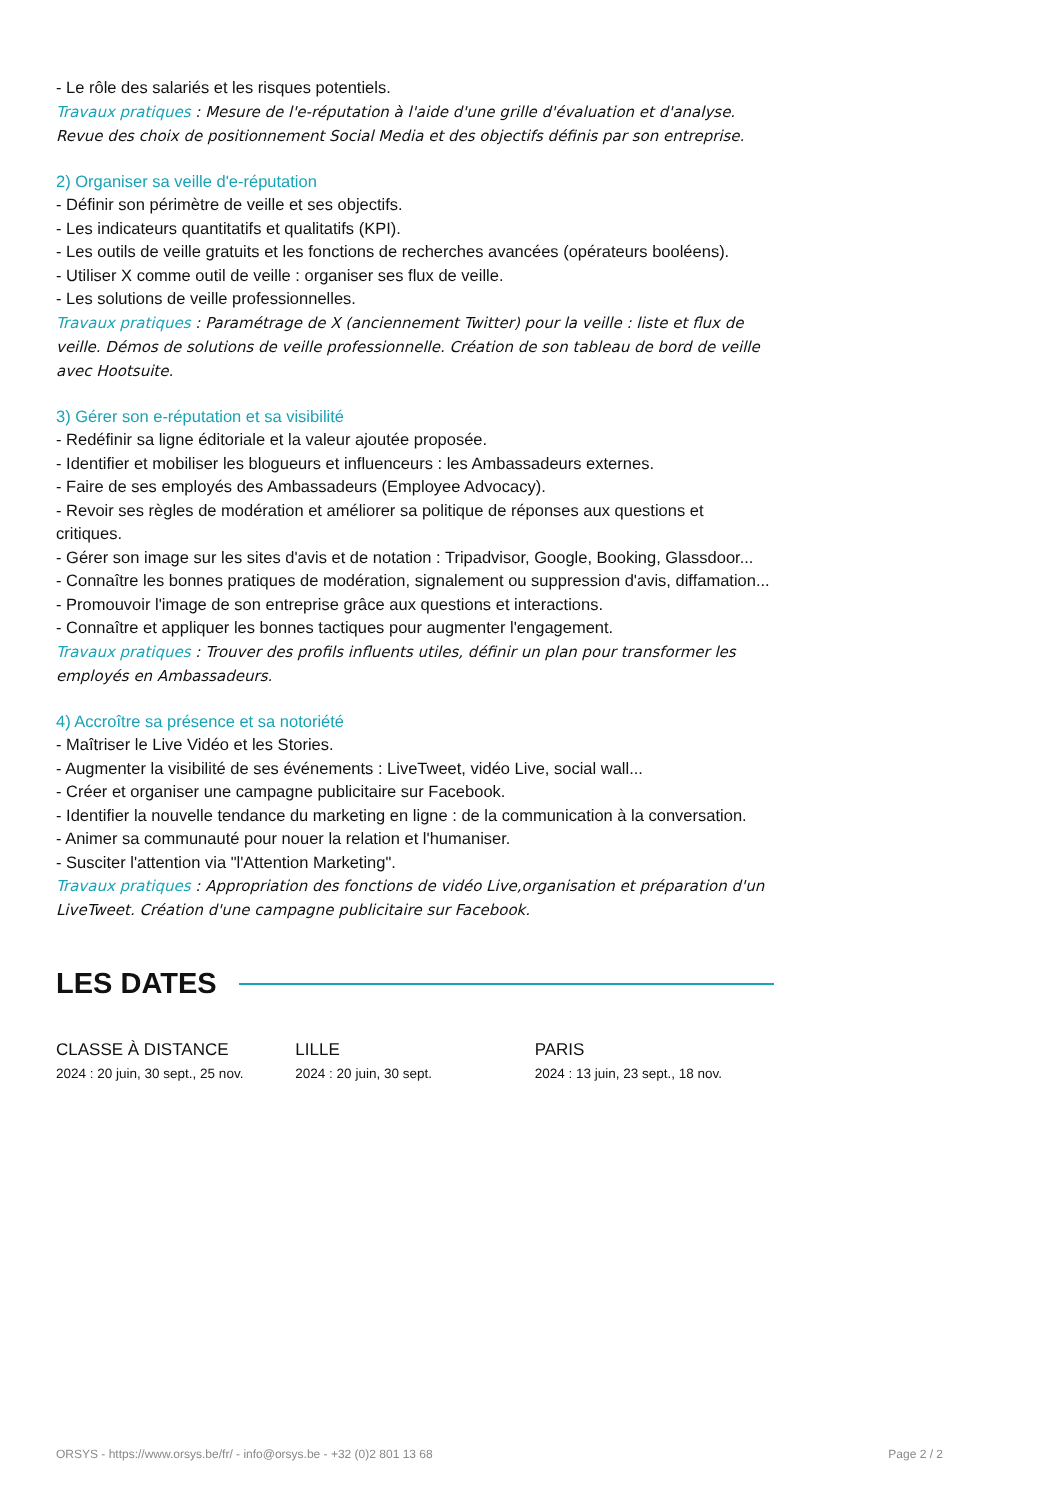- Le rôle des salariés et les risques potentiels.
Travaux pratiques : Mesure de l'e-réputation à l'aide d'une grille d'évaluation et d'analyse. Revue des choix de positionnement Social Media et des objectifs définis par son entreprise.
2) Organiser sa veille d'e-réputation
- Définir son périmètre de veille et ses objectifs.
- Les indicateurs quantitatifs et qualitatifs (KPI).
- Les outils de veille gratuits et les fonctions de recherches avancées (opérateurs booléens).
- Utiliser X comme outil de veille : organiser ses flux de veille.
- Les solutions de veille professionnelles.
Travaux pratiques : Paramétrage de X (anciennement Twitter) pour la veille : liste et flux de veille. Démos de solutions de veille professionnelle. Création de son tableau de bord de veille avec Hootsuite.
3) Gérer son e-réputation et sa visibilité
- Redéfinir sa ligne éditoriale et la valeur ajoutée proposée.
- Identifier et mobiliser les blogueurs et influenceurs : les Ambassadeurs externes.
- Faire de ses employés des Ambassadeurs (Employee Advocacy).
- Revoir ses règles de modération et améliorer sa politique de réponses aux questions et critiques.
- Gérer son image sur les sites d'avis et de notation : Tripadvisor, Google, Booking, Glassdoor...
- Connaître les bonnes pratiques de modération, signalement ou suppression d'avis, diffamation...
- Promouvoir l'image de son entreprise grâce aux questions et interactions.
- Connaître et appliquer les bonnes tactiques pour augmenter l'engagement.
Travaux pratiques : Trouver des profils influents utiles, définir un plan pour transformer les employés en Ambassadeurs.
4) Accroître sa présence et sa notoriété
- Maîtriser le Live Vidéo et les Stories.
- Augmenter la visibilité de ses événements : LiveTweet, vidéo Live, social wall...
- Créer et organiser une campagne publicitaire sur Facebook.
- Identifier la nouvelle tendance du marketing en ligne : de la communication à la conversation.
- Animer sa communauté pour nouer la relation et l'humaniser.
- Susciter l'attention via "l'Attention Marketing".
Travaux pratiques : Appropriation des fonctions de vidéo Live,organisation et préparation d'un LiveTweet. Création d'une campagne publicitaire sur Facebook.
LES DATES
CLASSE À DISTANCE
2024 : 20 juin, 30 sept., 25 nov.
LILLE
2024 : 20 juin, 30 sept.
PARIS
2024 : 13 juin, 23 sept., 18 nov.
ORSYS - https://www.orsys.be/fr/ - info@orsys.be - +32 (0)2 801 13 68 Page 2 / 2